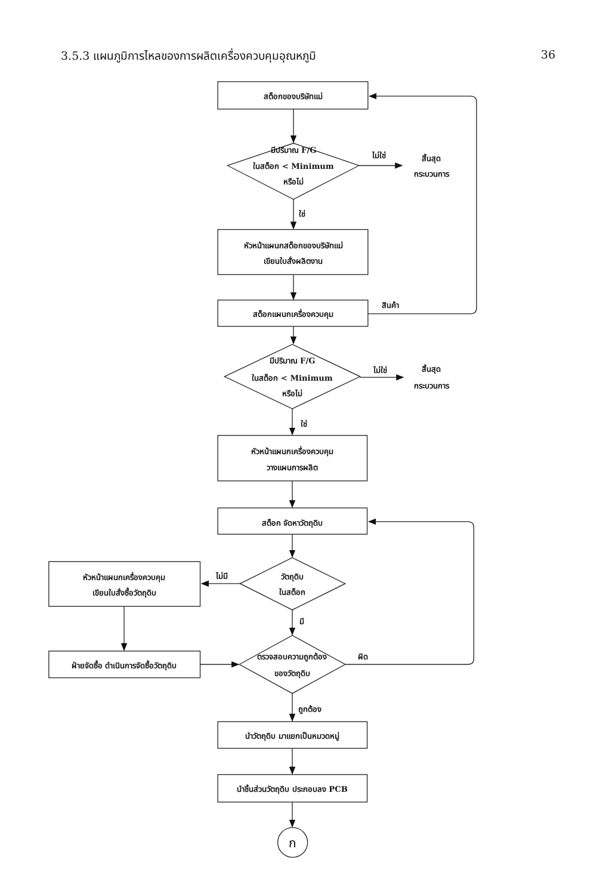3.5.3 แผนภูมิการไหลของการผลิตเครื่องควบคุมอุณหภูมิ 36
สต็อกของบริษัทแม่
มีปริมาณ F/G
ในสต็อก < Minimum
หรือไม่
ไม่ใช่
สิ้นสุด
กระบวนการ
ใช่
หัวหน้าแผนกสต็อกของบริษัทแม่
เขียนใบสั่งผลิตงาน
สินค้า
สต็อกแผนกเครื่องควบคุม
มีปริมาณ F/G
ในสต็อก < Minimum
หรือไม่
ไม่ใช่
สิ้นสุด
กระบวนการ
ใช่
หัวหน้าแผนกเครื่องควบคุม
วางแผนการผลิต
สต็อก จัดหาวัตถุดิบ
วัตถุดิบ
ในสต็อก
ไม่มี
หัวหน้าแผนกเครื่องควบคุม
เขียนใบสั่งซื้อวัตถุดิบ
มี
ฝ่ายจัดซื้อ ดำเนินการจัดซื้อวัตถุดิบ
ตรวจสอบความถูกต้อง
ของวัตถุดิบ
ผิด
ถูกต้อง
นำวัตถุดิบ มาแยกเป็นหมวดหมู่
นำชิ้นส่วนวัตถุดิบ ประกอบลง PCB
ก